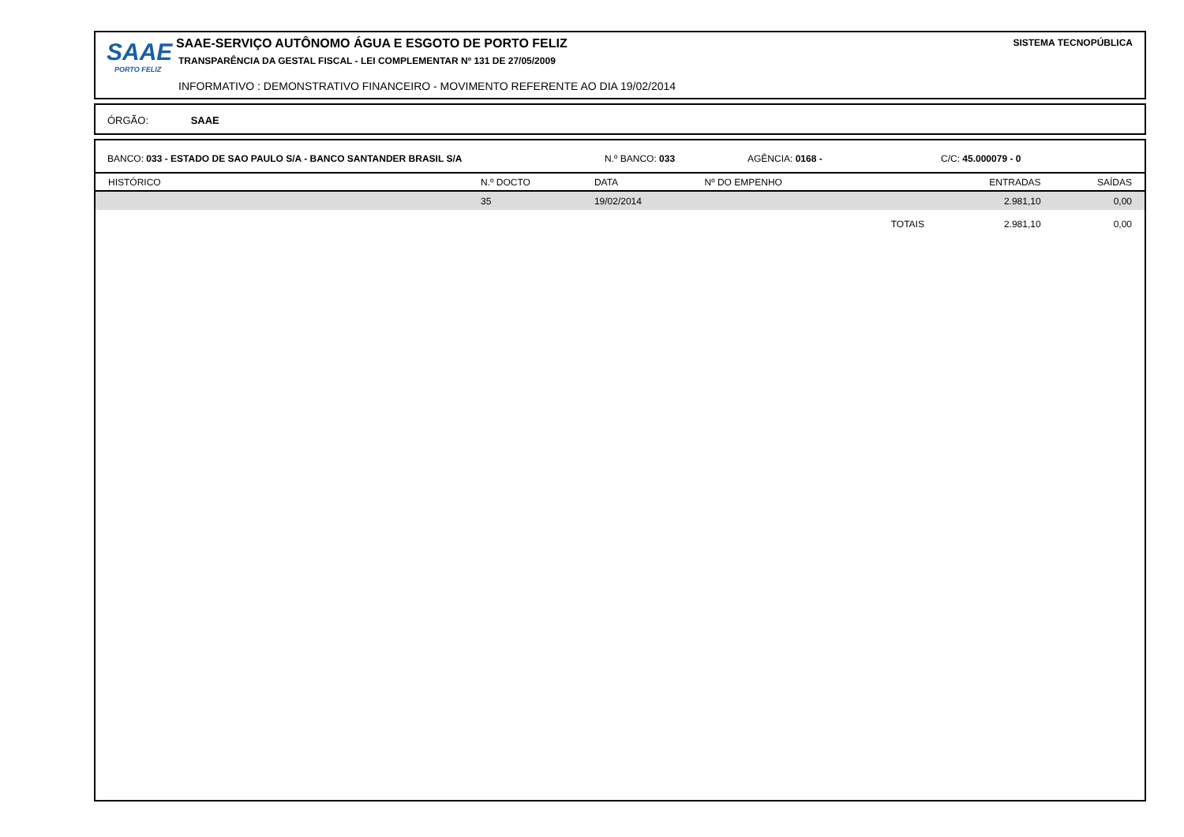SAAE
PORTO FELIZ
SAAE-SERVIÇO AUTÔNOMO ÁGUA E ESGOTO DE PORTO FELIZ
TRANSPARÊNCIA DA GESTAL FISCAL - LEI COMPLEMENTAR Nº 131 DE 27/05/2009
INFORMATIVO : DEMONSTRATIVO FINANCEIRO - MOVIMENTO REFERENTE AO DIA 19/02/2014
SISTEMA TECNOPÚBLICA
ÓRGÃO: SAAE
BANCO: 033 - ESTADO DE SAO PAULO S/A - BANCO SANTANDER BRASIL S/A N.º BANCO: 033 AGÊNCIA: 0168 - C/C: 45.000079 - 0
| HISTÓRICO | N.º DOCTO | DATA | Nº DO EMPENHO | | ENTRADAS | SAÍDAS |
| --- | --- | --- | --- | --- | --- | --- |
| | 35 | 19/02/2014 | | | 2.981,10 | 0,00 |
| | | | | TOTAIS | 2.981,10 | 0,00 |